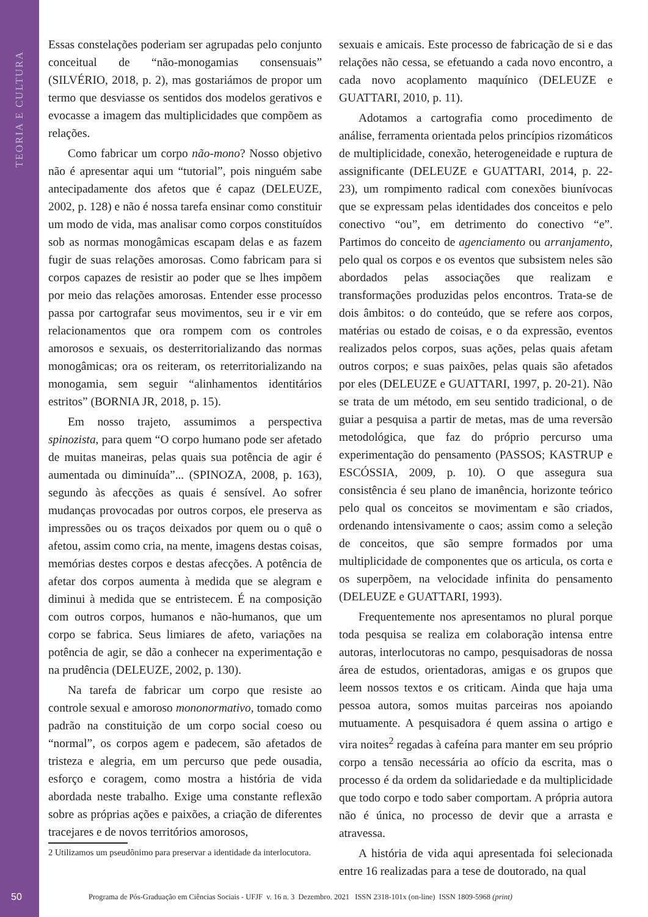TEORIA E CULTURA
Essas constelações poderiam ser agrupadas pelo conjunto conceitual de “não-monogamias consensuais” (SILVÉRIO, 2018, p. 2), mas gostariámos de propor um termo que desviasse os sentidos dos modelos gerativos e evocasse a imagem das multiplicidades que compõem as relações.
Como fabricar um corpo não-mono? Nosso objetivo não é apresentar aqui um “tutorial”, pois ninguém sabe antecipadamente dos afetos que é capaz (DELEUZE, 2002, p. 128) e não é nossa tarefa ensinar como constituir um modo de vida, mas analisar como corpos constituídos sob as normas monogâmicas escapam delas e as fazem fugir de suas relações amorosas. Como fabricam para si corpos capazes de resistir ao poder que se lhes impõem por meio das relações amorosas. Entender esse processo passa por cartografar seus movimentos, seu ir e vir em relacionamentos que ora rompem com os controles amorosos e sexuais, os desterritorializando das normas monogâmicas; ora os reiteram, os reterritorializando na monogamia, sem seguir “alinhamentos identitários estritos” (BORNIA JR, 2018, p. 15).
Em nosso trajeto, assumimos a perspectiva spinozista, para quem “O corpo humano pode ser afetado de muitas maneiras, pelas quais sua potência de agir é aumentada ou diminuída”... (SPINOZA, 2008, p. 163), segundo às afecções as quais é sensível. Ao sofrer mudanças provocadas por outros corpos, ele preserva as impressões ou os traços deixados por quem ou o quê o afetou, assim como cria, na mente, imagens destas coisas, memórias destes corpos e destas afecções. A potência de afetar dos corpos aumenta à medida que se alegram e diminui à medida que se entristecem. É na composição com outros corpos, humanos e não-humanos, que um corpo se fabrica. Seus limiares de afeto, variações na potência de agir, se dão a conhecer na experimentação e na prudência (DELEUZE, 2002, p. 130).
Na tarefa de fabricar um corpo que resiste ao controle sexual e amoroso mononormativo, tomado como padrão na constituição de um corpo social coeso ou “normal”, os corpos agem e padecem, são afetados de tristeza e alegria, em um percurso que pede ousadia, esforço e coragem, como mostra a história de vida abordada neste trabalho. Exige uma constante reflexão sobre as próprias ações e paixões, a criação de diferentes tracejares e de novos territórios amorosos,
sexuais e amicais. Este processo de fabricação de si e das relações não cessa, se efetuando a cada novo encontro, a cada novo acoplamento maquínico (DELEUZE e GUATTARI, 2010, p. 11).
Adotamos a cartografia como procedimento de análise, ferramenta orientada pelos princípios rizomáticos de multiplicidade, conexão, heterogeneidade e ruptura de assignificante (DELEUZE e GUATTARI, 2014, p. 22-23), um rompimento radical com conexões biunívocas que se expressam pelas identidades dos conceitos e pelo conectivo “ou”, em detrimento do conectivo “e”. Partimos do conceito de agenciamento ou arranjamento, pelo qual os corpos e os eventos que subsistem neles são abordados pelas associações que realizam e transformações produzidas pelos encontros. Trata-se de dois âmbitos: o do conteúdo, que se refere aos corpos, matérias ou estado de coisas, e o da expressão, eventos realizados pelos corpos, suas ações, pelas quais afetam outros corpos; e suas paixões, pelas quais são afetados por eles (DELEUZE e GUATTARI, 1997, p. 20-21). Não se trata de um método, em seu sentido tradicional, o de guiar a pesquisa a partir de metas, mas de uma reversão metodológica, que faz do próprio percurso uma experimentação do pensamento (PASSOS; KASTRUP e ESCÓSSIA, 2009, p. 10). O que assegura sua consistência é seu plano de imanência, horizonte teórico pelo qual os conceitos se movimentam e são criados, ordenando intensivamente o caos; assim como a seleção de conceitos, que são sempre formados por uma multiplicidade de componentes que os articula, os corta e os superpõem, na velocidade infinita do pensamento (DELEUZE e GUATTARI, 1993).
Frequentemente nos apresentamos no plural porque toda pesquisa se realiza em colaboração intensa entre autoras, interlocutoras no campo, pesquisadoras de nossa área de estudos, orientadoras, amigas e os grupos que leem nossos textos e os criticam. Ainda que haja uma pessoa autora, somos muitas parceiras nos apoiando mutuamente. A pesquisadora é quem assina o artigo e vira noites<sup>2</sup> regadas à cafeína para manter em seu próprio corpo a tensão necessária ao ofício da escrita, mas o processo é da ordem da solidariedade e da multiplicidade que todo corpo e todo saber comportam. A própria autora não é única, no processo de devir que a arrasta e atravessa.
A história de vida aqui apresentada foi selecionada entre 16 realizadas para a tese de doutorado, na qual
2 Utilizamos um pseudônimo para preservar a identidade da interlocutora.
50
Programa de Pós-Graduação em Ciências Sociais - UFJF v. 16 n. 3 Dezembro. 2021 ISSN 2318-101x (on-line) ISSN 1809-5968 (print)